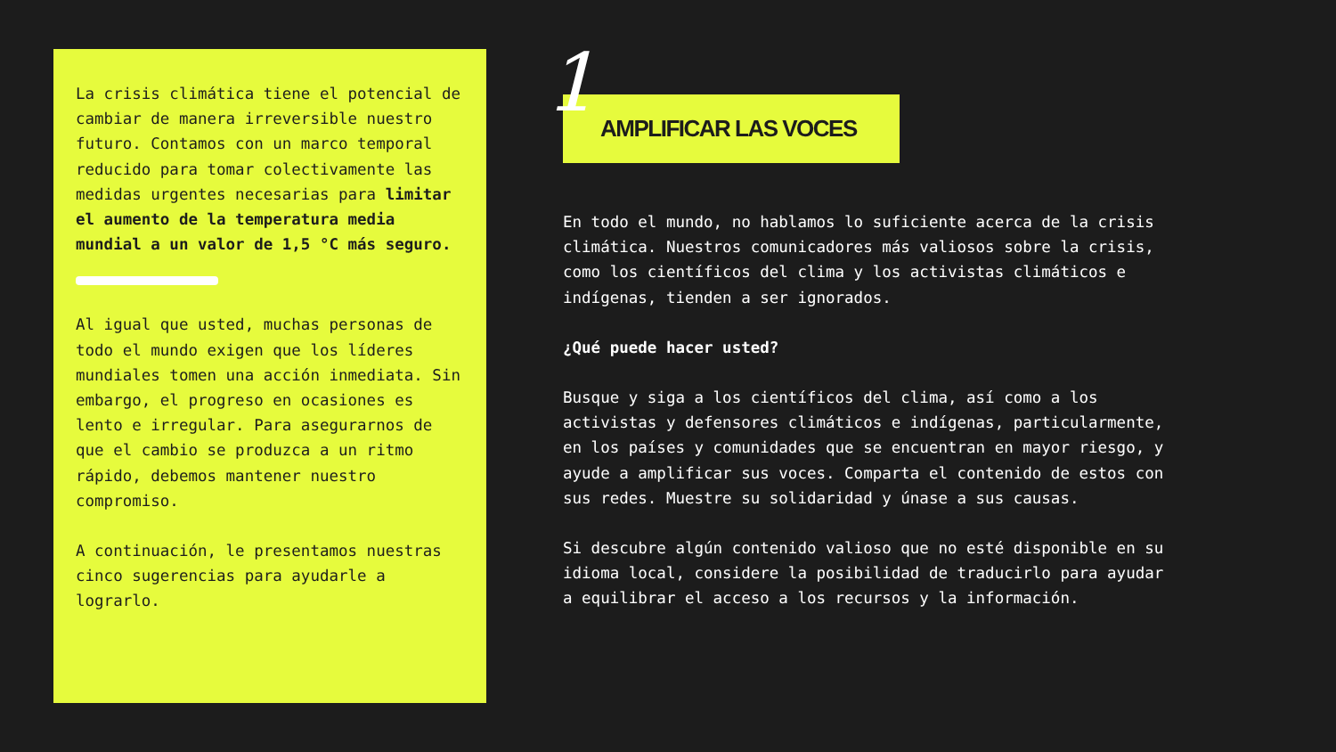1
La crisis climática tiene el potencial de cambiar de manera irreversible nuestro futuro. Contamos con un marco temporal reducido para tomar colectivamente las medidas urgentes necesarias para limitar el aumento de la temperatura media mundial a un valor de 1,5 °C más seguro.
Al igual que usted, muchas personas de todo el mundo exigen que los líderes mundiales tomen una acción inmediata. Sin embargo, el progreso en ocasiones es lento e irregular. Para asegurarnos de que el cambio se produzca a un ritmo rápido, debemos mantener nuestro compromiso.
A continuación, le presentamos nuestras cinco sugerencias para ayudarle a lograrlo.
AMPLIFICAR LAS VOCES
En todo el mundo, no hablamos lo suficiente acerca de la crisis climática. Nuestros comunicadores más valiosos sobre la crisis, como los científicos del clima y los activistas climáticos e indígenas, tienden a ser ignorados.
¿Qué puede hacer usted?
Busque y siga a los científicos del clima, así como a los activistas y defensores climáticos e indígenas, particularmente, en los países y comunidades que se encuentran en mayor riesgo, y ayude a amplificar sus voces. Comparta el contenido de estos con sus redes. Muestre su solidaridad y únase a sus causas.
Si descubre algún contenido valioso que no esté disponible en su idioma local, considere la posibilidad de traducirlo para ayudar a equilibrar el acceso a los recursos y la información.